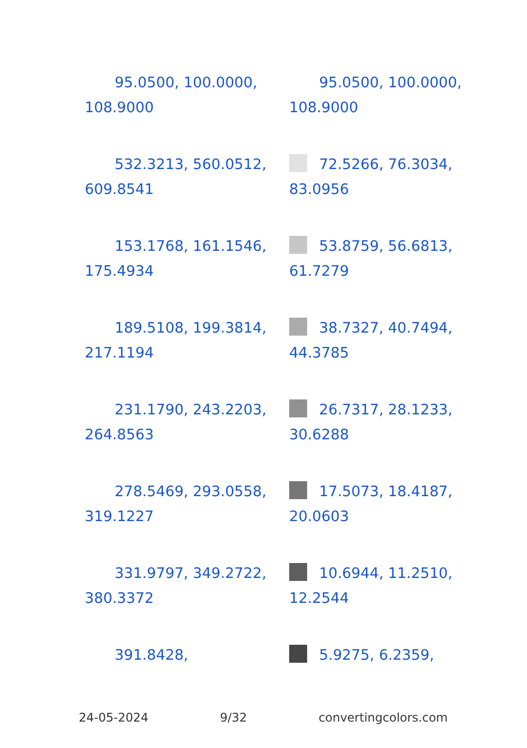| 95.0500, 100.0000, 108.9000 | 95.0500, 100.0000, 108.9000 |
| 532.3213, 560.0512, 609.8541 | 72.5266, 76.3034, 83.0956 |
| 153.1768, 161.1546, 175.4934 | 53.8759, 56.6813, 61.7279 |
| 189.5108, 199.3814, 217.1194 | 38.7327, 40.7494, 44.3785 |
| 231.1790, 243.2203, 264.8563 | 26.7317, 28.1233, 30.6288 |
| 278.5469, 293.0558, 319.1227 | 17.5073, 18.4187, 20.0603 |
| 331.9797, 349.2722, 380.3372 | 10.6944, 11.2510, 12.2544 |
| 391.8428, | 5.9275, 6.2359, |
24-05-2024 9/32 convertingcolors.com